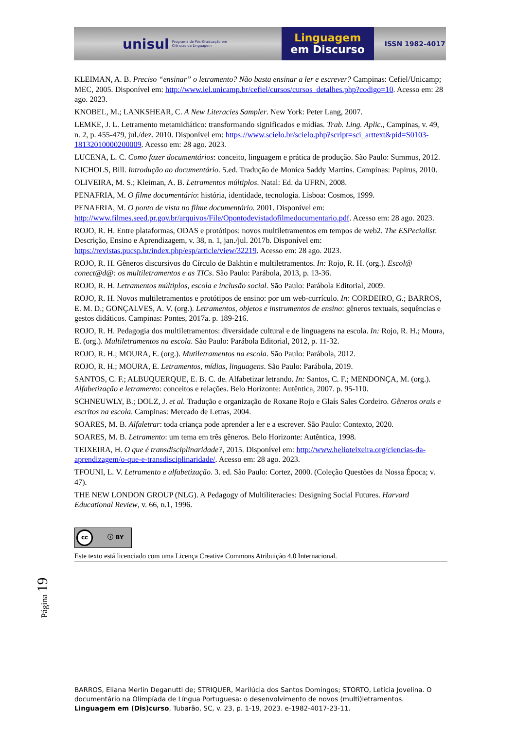unisul
Programa de Pós-Graduação em Ciências da Linguagem
Linguagem
em Discurso
ISSN 1982-4017
KLEIMAN, A. B. Preciso “ensinar” o letramento? Não basta ensinar a ler e escrever? Campinas: Cefiel/Unicamp; MEC, 2005. Disponível em: http://www.iel.unicamp.br/cefiel/cursos/cursos_detalhes.php?codigo=10. Acesso em: 28 ago. 2023.
KNOBEL, M.; LANKSHEAR, C. A New Literacies Sampler. New York: Peter Lang, 2007.
LEMKE, J. L. Letramento metamidiático: transformando significados e mídias. Trab. Ling. Aplic., Campinas, v. 49, n. 2, p. 455-479, jul./dez. 2010. Disponível em: https://www.scielo.br/scielo.php?script=sci_arttext&pid=S0103-18132010000200009. Acesso em: 28 ago. 2023.
LUCENA, L. C. Como fazer documentários: conceito, linguagem e prática de produção. São Paulo: Summus, 2012.
NICHOLS, Bill. Introdução ao documentário. 5.ed. Tradução de Monica Saddy Martins. Campinas: Papirus, 2010.
OLIVEIRA, M. S.; Kleiman, A. B. Letramentos múltiplos. Natal: Ed. da UFRN, 2008.
PENAFRIA, M. O filme documentário: história, identidade, tecnologia. Lisboa: Cosmos, 1999.
PENAFRIA, M. O ponto de vista no filme documentário. 2001. Disponível em: http://www.filmes.seed.pr.gov.br/arquivos/File/Opontodevistadofilmedocumentario.pdf. Acesso em: 28 ago. 2023.
ROJO, R. H. Entre plataformas, ODAS e protótipos: novos multiletramentos em tempos de web2. The ESPecialist: Descrição, Ensino e Aprendizagem, v. 38, n. 1, jan./jul. 2017b. Disponível em: https://revistas.pucsp.br/index.php/esp/article/view/32219. Acesso em: 28 ago. 2023.
ROJO, R. H. Gêneros discursivos do Círculo de Bakhtin e multiletramentos. In: Rojo, R. H. (org.). Escol@ conect@d@: os multiletramentos e as TICs. São Paulo: Parábola, 2013, p. 13-36.
ROJO, R. H. Letramentos múltiplos, escola e inclusão social. São Paulo: Parábola Editorial, 2009.
ROJO, R. H. Novos multiletramentos e protótipos de ensino: por um web-currículo. In: CORDEIRO, G.; BARROS, E. M. D.; GONÇALVES, A. V. (org.). Letramentos, objetos e instrumentos de ensino: gêneros textuais, sequências e gestos didáticos. Campinas: Pontes, 2017a. p. 189-216.
ROJO, R. H. Pedagogia dos multiletramentos: diversidade cultural e de linguagens na escola. In: Rojo, R. H.; Moura, E. (org.). Multiletramentos na escola. São Paulo: Parábola Editorial, 2012, p. 11-32.
ROJO, R. H.; MOURA, E. (org.). Mutiletramentos na escola. São Paulo: Parábola, 2012.
ROJO, R. H.; MOURA, E. Letramentos, mídias, linguagens. São Paulo: Parábola, 2019.
SANTOS, C. F.; ALBUQUERQUE, E. B. C. de. Alfabetizar letrando. In: Santos, C. F.; MENDONÇA, M. (org.). Alfabetização e letramento: conceitos e relações. Belo Horizonte: Autêntica, 2007. p. 95-110.
SCHNEUWLY, B.; DOLZ, J. et al. Tradução e organização de Roxane Rojo e Glaís Sales Cordeiro. Gêneros orais e escritos na escola. Campinas: Mercado de Letras, 2004.
SOARES, M. B. Alfaletrar: toda criança pode aprender a ler e a escrever. São Paulo: Contexto, 2020.
SOARES, M. B. Letramento: um tema em três gêneros. Belo Horizonte: Autêntica, 1998.
TEIXEIRA, H. O que é transdisciplinaridade?, 2015. Disponível em: http://www.helioteixeira.org/ciencias-da-aprendizagem/o-que-e-transdisciplinaridade/. Acesso em: 28 ago. 2023.
TFOUNI, L. V. Letramento e alfabetização. 3. ed. São Paulo: Cortez, 2000. (Coleção Questões da Nossa Época; v. 47).
THE NEW LONDON GROUP (NLG). A Pedagogy of Multiliteracies: Designing Social Futures. Harvard Educational Review, v. 66, n.1, 1996.
cc ⓘ BY
Este texto está licenciado com uma Licença Creative Commons Atribuição 4.0 Internacional.
Página 19
BARROS, Eliana Merlin Deganutti de; STRIQUER, Marilúcia dos Santos Domingos; STORTO, Letícia Jovelina. O documentário na Olimpíada de Língua Portuguesa: o desenvolvimento de novos (multi)letramentos. Linguagem em (Dis)curso, Tubarão, SC, v. 23, p. 1-19, 2023. e-1982-4017-23-11.